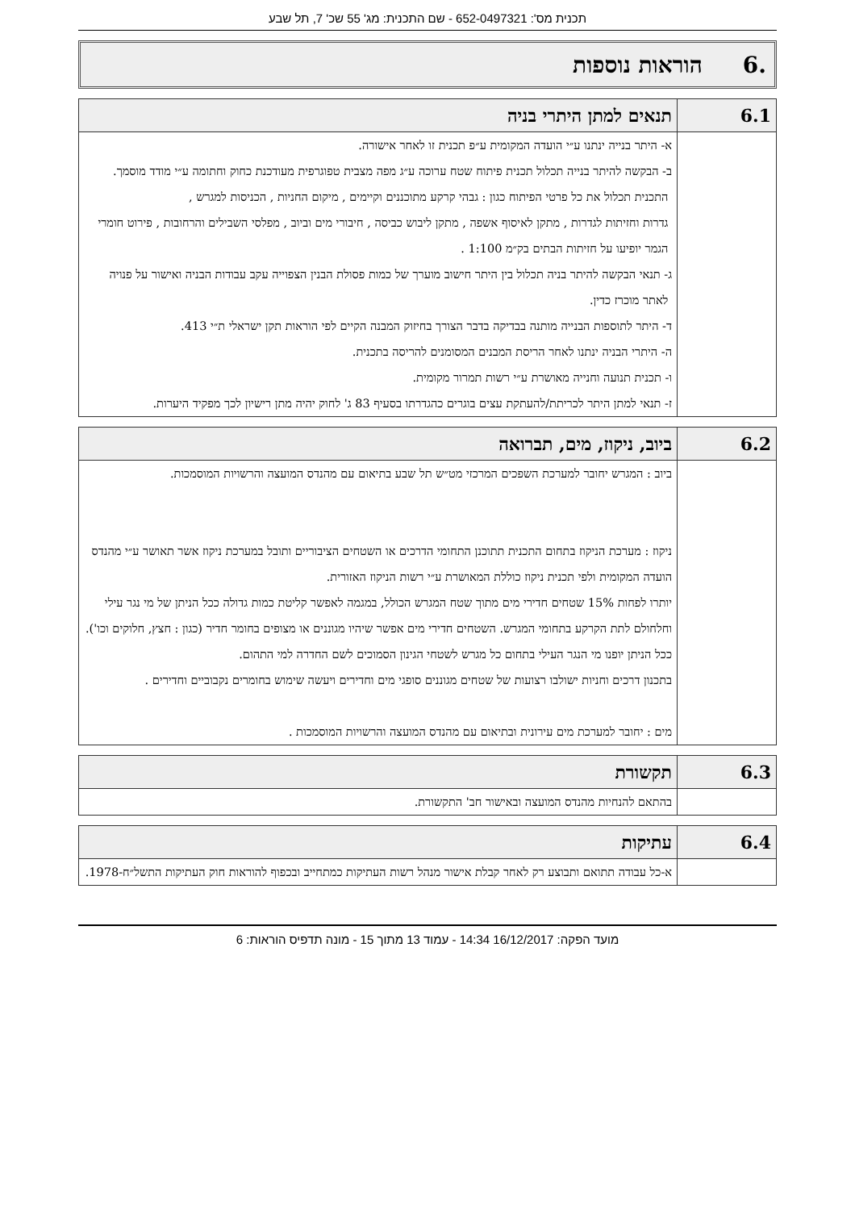תכנית מס': 652-0497321 - שם התכנית: מג' 55 שכ' 7, תל שבע
.6 הוראות נוספות
| 6.1 | תנאים למתן היתרי בניה |
| --- | --- |
| | א- היתר בנייה ינתנו ע״י הועדה המקומית ע״פ תכנית זו לאחר אישורה. ב- הבקשה להיתר בנייה תכלול תכנית פיתוח שטח ערוכה ע״ג מפה מצבית טפוגרפית מעודכנת כחוק וחתומה ע״י מודד מוסמך. התכנית תכלול את כל פרטי הפיתוח כגון : גבהי קרקע מתוכננים וקיימים , מיקום החניות , הכניסות למגרש , גדרות וחזיתות לגדרות , מתקן לאיסוף אשפה , מתקן ליבוש כביסה , חיבורי מים וביוב , מפלסי השבילים והרחובות , פירוט חומרי הגמר יופיעו על חזיתות הבתים בק״מ 1:100 . ג- תנאי הבקשה להיתר בניה תכלול בין היתר חישוב מוערך של כמות פסולת הבנין הצפוייה עקב עבודות הבניה ואישור על פנויה לאתר מוכרז כדין. ד- היתר לתוספות הבנייה מותנה בבדיקה בדבר הצורך בחיזוק המבנה הקיים לפי הוראות תקן ישראלי ת״י 413. ה- היתרי הבניה ינתנו לאחר הריסת המבנים המסומנים להריסה בתכנית. ו- תכנית תנועה וחנייה מאושרת ע״י רשות תמרור מקומית. ז- תנאי למתן היתר לכריתת/להעתקת עצים בוגרים כהגדרתו בסעיף 83 ג' לחוק יהיה מתן רישיון לכך מפקיד היערות. |
| 6.2 | ביוב, ניקוז, מים, תברואה |
| --- | --- |
| | ביוב : המגרש יחובר למערכת השפכים המרכזי מט״ש תל שבע בתיאום עם מהנדס המועצה והרשויות המוסמכות. ניקוז : מערכת הניקוז בתחום התכנית תתוכנן התחומי הדרכים או השטחים הציבוריים ותובל במערכת ניקוז אשר תאושר ע״י מהנדס הועדה המקומית ולפי תכנית ניקוז כוללת המאושרת ע״י רשות הניקוז האזורית. יותרו לפחות 15% שטחים חדירי מים מתוך שטח המגרש הכולל, במגמה לאפשר קליטת כמות גדולה ככל הניתן של מי נגר עילי וחלחולם לתת הקרקע בתחומי המגרש. השטחים חדירי מים אפשר שיהיו מגוננים או מצופים בחומר חדיר (כגון : חצץ, חלוקים וכו'). ככל הניתן יופנו מי הנגר העילי בתחום כל מגרש לשטחי הגינון הסמוכים לשם החדרה למי התהום. בתכנון דרכים וחניות ישולבו רצועות של שטחים מגוננים סופגי מים וחדירים ויעשה שימוש בחומרים נקבוביים וחדירים . מים : יחובר למערכת מים עירונית ובתיאום עם מהנדס המועצה והרשויות המוסמכות . |
| 6.3 | תקשורת |
| --- | --- |
| | בהתאם להנחיות מהנדס המועצה ובאישור חב' התקשורת. |
| 6.4 | עתיקות |
| --- | --- |
| | א-כל עבודה תתואם ותבוצע רק לאחר קבלת אישור מנהל רשות העתיקות כמתחייב ובכפוף להוראות חוק העתיקות התשל״ח-1978. |
מועד הפקה: 16/12/2017 14:34 - עמוד 13 מתוך 15 - מונה תדפיס הוראות: 6